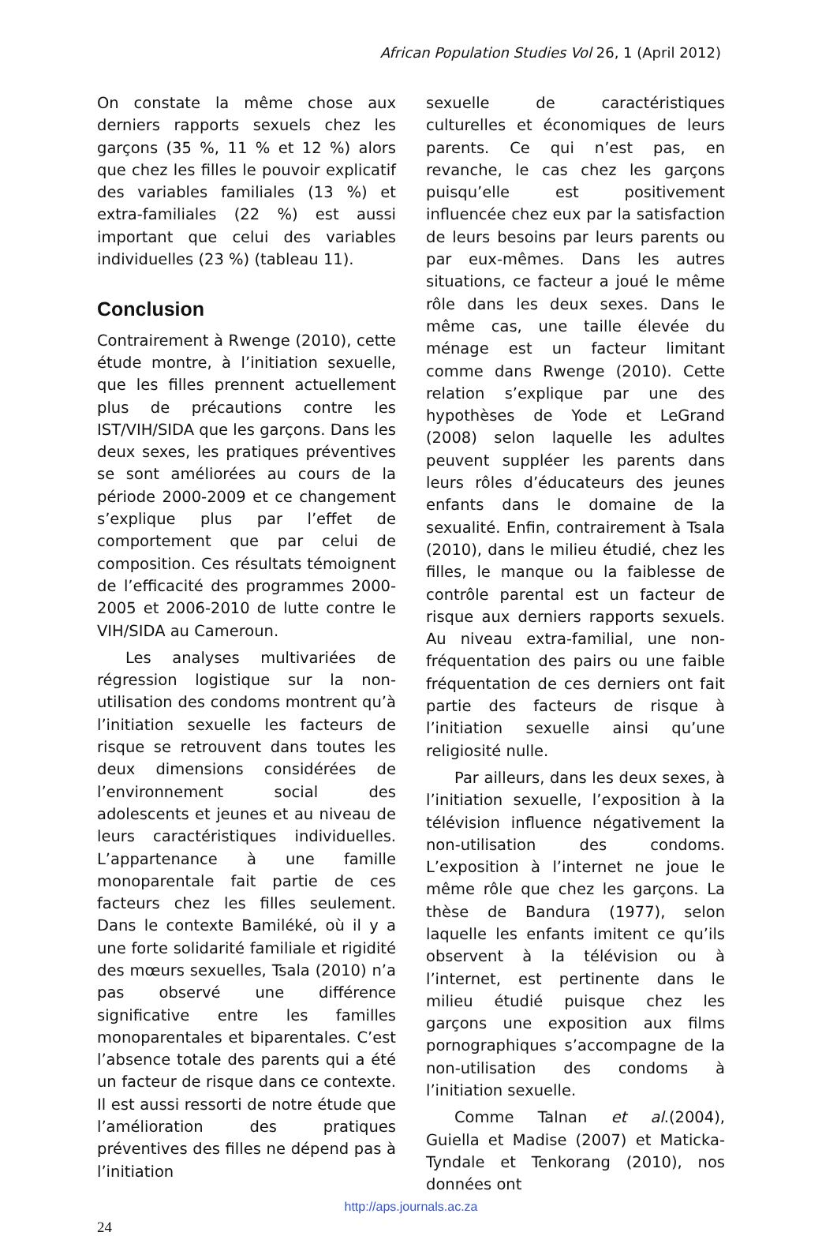African Population Studies Vol 26, 1 (April 2012)
On constate la même chose aux derniers rapports sexuels chez les garçons (35 %, 11 % et 12 %) alors que chez les filles le pouvoir explicatif des variables familiales (13 %) et extra-familiales (22 %) est aussi important que celui des variables individuelles (23 %) (tableau 11).
Conclusion
Contrairement à Rwenge (2010), cette étude montre, à l’initiation sexuelle, que les filles prennent actuellement plus de précautions contre les IST/VIH/SIDA que les garçons. Dans les deux sexes, les pratiques préventives se sont améliorées au cours de la période 2000-2009 et ce changement s’explique plus par l’effet de comportement que par celui de composition. Ces résultats témoignent de l’efficacité des programmes 2000-2005 et 2006-2010 de lutte contre le VIH/SIDA au Cameroun.
Les analyses multivariées de régression logistique sur la non-utilisation des condoms montrent qu’à l’initiation sexuelle les facteurs de risque se retrouvent dans toutes les deux dimensions considérées de l’environnement social des adolescents et jeunes et au niveau de leurs caractéristiques individuelles. L’appartenance à une famille monoparentale fait partie de ces facteurs chez les filles seulement. Dans le contexte Bamiléké, où il y a une forte solidarité familiale et rigidité des mœurs sexuelles, Tsala (2010) n’a pas observé une différence significative entre les familles monoparentales et biparentales. C’est l’absence totale des parents qui a été un facteur de risque dans ce contexte. Il est aussi ressorti de notre étude que l’amélioration des pratiques préventives des filles ne dépend pas à l’initiation
sexuelle de caractéristiques culturelles et économiques de leurs parents. Ce qui n’est pas, en revanche, le cas chez les garçons puisqu’elle est positivement influencée chez eux par la satisfaction de leurs besoins par leurs parents ou par eux-mêmes. Dans les autres situations, ce facteur a joué le même rôle dans les deux sexes. Dans le même cas, une taille élevée du ménage est un facteur limitant comme dans Rwenge (2010). Cette relation s’explique par une des hypothèses de Yode et LeGrand (2008) selon laquelle les adultes peuvent suppléer les parents dans leurs rôles d’éducateurs des jeunes enfants dans le domaine de la sexualité. Enfin, contrairement à Tsala (2010), dans le milieu étudié, chez les filles, le manque ou la faiblesse de contrôle parental est un facteur de risque aux derniers rapports sexuels. Au niveau extra-familial, une non-fréquentation des pairs ou une faible fréquentation de ces derniers ont fait partie des facteurs de risque à l’initiation sexuelle ainsi qu’une religiosité nulle.
Par ailleurs, dans les deux sexes, à l’initiation sexuelle, l’exposition à la télévision influence négativement la non-utilisation des condoms. L’exposition à l’internet ne joue le même rôle que chez les garçons. La thèse de Bandura (1977), selon laquelle les enfants imitent ce qu’ils observent à la télévision ou à l’internet, est pertinente dans le milieu étudié puisque chez les garçons une exposition aux films pornographiques s’accompagne de la non-utilisation des condoms à l’initiation sexuelle.
Comme Talnan et al.(2004), Guiella et Madise (2007) et Maticka-Tyndale et Tenkorang (2010), nos données ont
http://aps.journals.ac.za
24